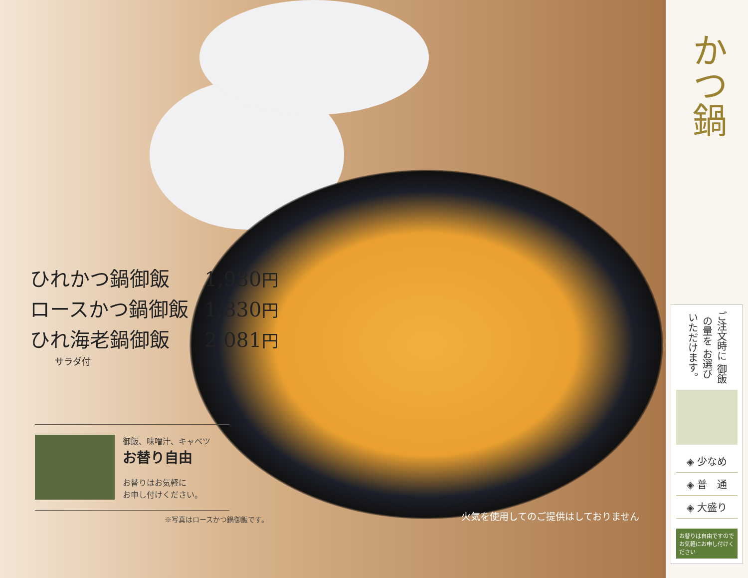ひれかつ鍋御飯 1,980円
ロースかつ鍋御飯 1,830円
ひれ海老鍋御飯 2,081円
サラダ付
御飯、味噌汁、キャベツ
お替り自由
お替りはお気軽に
お申し付けください。
※写真はロースかつ鍋御飯です。
火気を使用してのご提供はしておりません
かつ鍋
ご注文時に 御飯の量を お選び いただけます。
◈ 少なめ
◈ 普　通
◈ 大盛り
お替りは自由ですので お気軽にお申し付けください